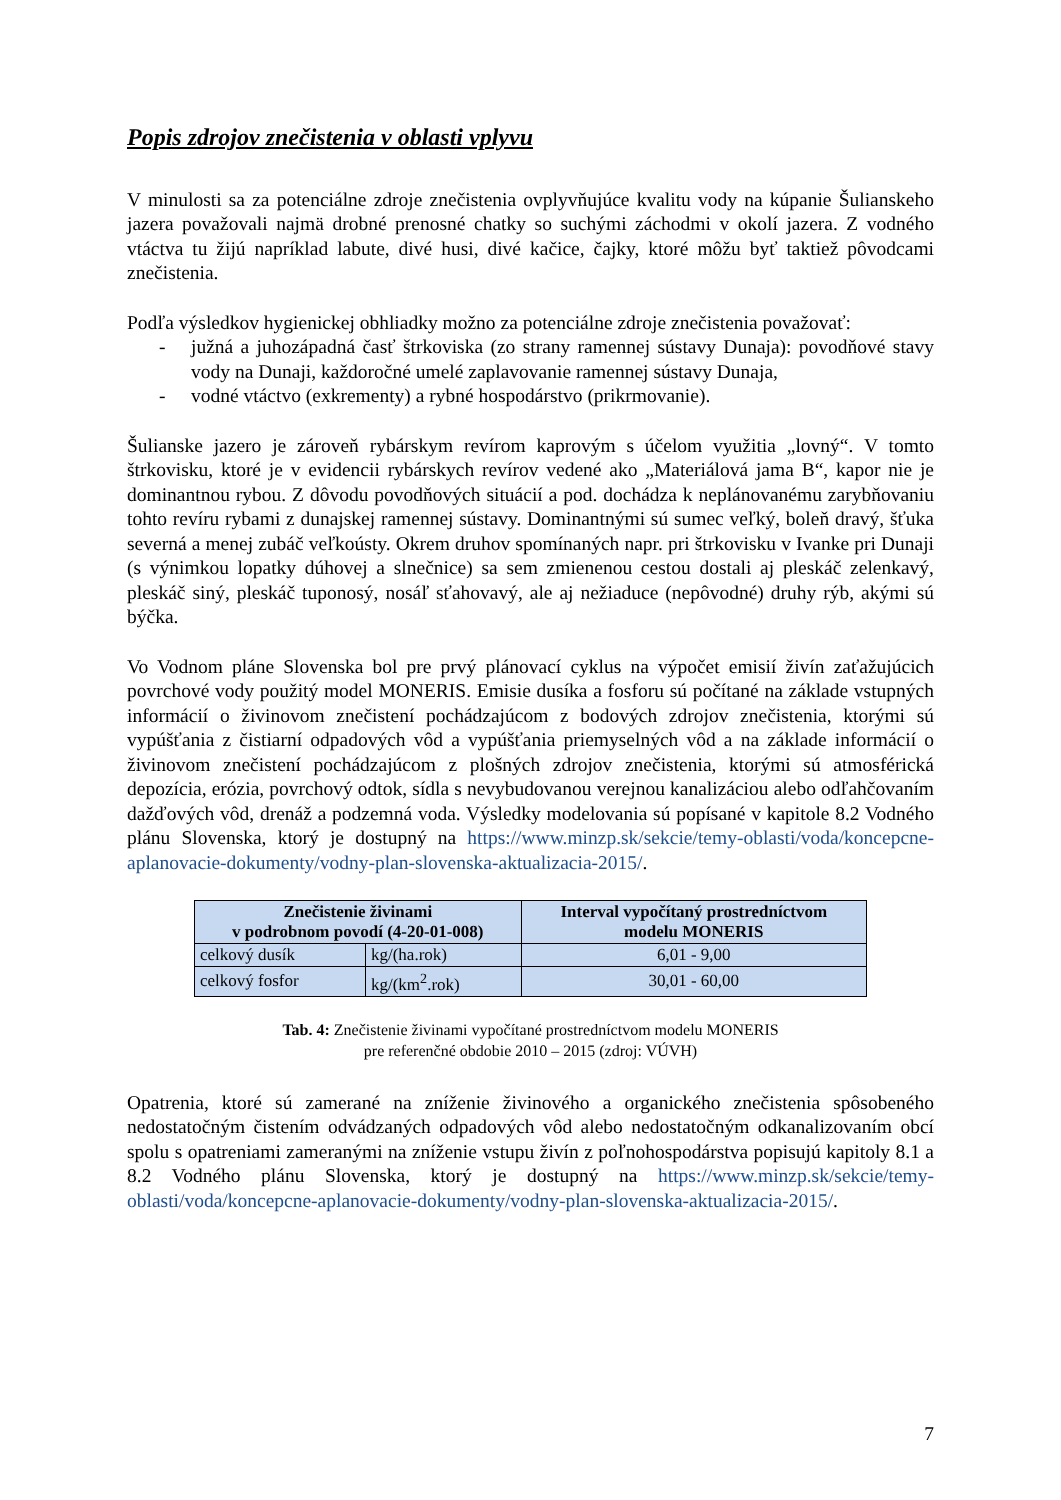Popis zdrojov znečistenia v oblasti vplyvu
V minulosti sa za potenciálne zdroje znečistenia ovplyvňujúce kvalitu vody na kúpanie Šulianskeho jazera považovali najmä drobné prenosné chatky so suchými záchodmi v okolí jazera. Z vodného vtáctva tu žijú napríklad labute, divé husi, divé kačice, čajky, ktoré môžu byť taktiež pôvodcami znečistenia.
Podľa výsledkov hygienickej obhliadky možno za potenciálne zdroje znečistenia považovať:
- južná a juhozápadná časť štrkoviska (zo strany ramennej sústavy Dunaja): povodňové stavy vody na Dunaji, každoročné umelé zaplavovanie ramennej sústavy Dunaja,
- vodné vtáctvo (exkrementy) a rybné hospodárstvo (prikrmovanie).
Šulianske jazero je zároveň rybárskym revírom kaprovým s účelom využitia „lovný“. V tomto štrkovisku, ktoré je v evidencii rybárskych revírov vedené ako „Materiálová jama B“, kapor nie je dominantnou rybou. Z dôvodu povodňových situácií a pod. dochádza k neplánovanému zarybňovaniu tohto revíru rybami z dunajskej ramennej sústavy. Dominantnými sú sumec veľký, boleň dravý, šťuka severná a menej zubáč veľkoústy. Okrem druhov spomínaných napr. pri štrkovisku v Ivanke pri Dunaji (s výnimkou lopatky dúhovej a slnečnice) sa sem zmienenou cestou dostali aj pleskáč zelenkavý, pleskáč siný, pleskáč tuponosý, nosáľ sťahovavý, ale aj nežiaduce (nepôvodné) druhy rýb, akými sú býčka.
Vo Vodnom pláne Slovenska bol pre prvý plánovací cyklus na výpočet emisií živín zaťažujúcich povrchové vody použitý model MONERIS. Emisie dusíka a fosforu sú počítané na základe vstupných informácií o živinovom znečistení pochádzajúcom z bodových zdrojov znečistenia, ktorými sú vypúšťania z čistiarní odpadových vôd a vypúšťania priemyselných vôd a na základe informácií o živinovom znečistení pochádzajúcom z plošných zdrojov znečistenia, ktorými sú atmosférická depozícia, erózia, povrchový odtok, sídla s nevybudovanou verejnou kanalizáciou alebo odľahčovaním dažďových vôd, drenáž a podzemná voda. Výsledky modelovania sú popísané v kapitole 8.2 Vodného plánu Slovenska, ktorý je dostupný na https://www.minzp.sk/sekcie/temy-oblasti/voda/koncepcne-aplanovacie-dokumenty/vodny-plan-slovenska-aktualizacia-2015/.
| Znečistenie živinami v podrobnom povodí (4-20-01-008) | | Interval vypočítaný prostredníctvom modelu MONERIS |
| --- | --- | --- |
| celkový dusík | kg/(ha.rok) | 6,01 - 9,00 |
| celkový fosfor | kg/(km<sup>2</sup>.rok) | 30,01 - 60,00 |
Tab. 4: Znečistenie živinami vypočítané prostredníctvom modelu MONERIS
pre referenčné obdobie 2010 – 2015 (zdroj: VÚVH)
Opatrenia, ktoré sú zamerané na zníženie živinového a organického znečistenia spôsobeného nedostatočným čistením odvádzaných odpadových vôd alebo nedostatočným odkanalizovaním obcí spolu s opatreniami zameranými na zníženie vstupu živín z poľnohospodárstva popisujú kapitoly 8.1 a 8.2 Vodného plánu Slovenska, ktorý je dostupný na https://www.minzp.sk/sekcie/temy-oblasti/voda/koncepcne-aplanovacie-dokumenty/vodny-plan-slovenska-aktualizacia-2015/.
7